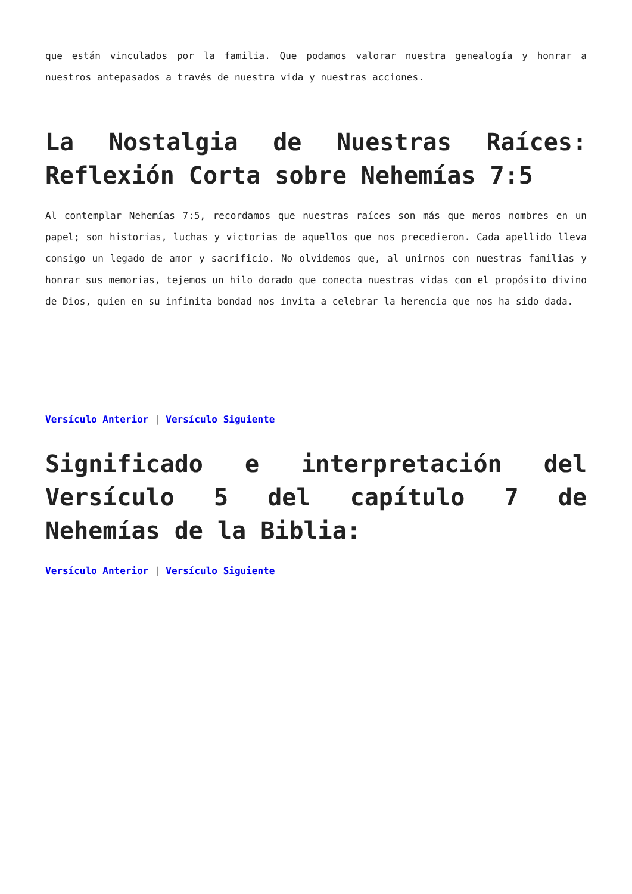que están vinculados por la familia. Que podamos valorar nuestra genealogía y honrar a nuestros antepasados a través de nuestra vida y nuestras acciones.
La Nostalgia de Nuestras Raíces: Reflexión Corta sobre Nehemías 7:5
Al contemplar Nehemías 7:5, recordamos que nuestras raíces son más que meros nombres en un papel; son historias, luchas y victorias de aquellos que nos precedieron. Cada apellido lleva consigo un legado de amor y sacrificio. No olvidemos que, al unirnos con nuestras familias y honrar sus memorias, tejemos un hilo dorado que conecta nuestras vidas con el propósito divino de Dios, quien en su infinita bondad nos invita a celebrar la herencia que nos ha sido dada.
Versículo Anterior | Versículo Siguiente
Significado e interpretación del Versículo 5 del capítulo 7 de Nehemías de la Biblia:
Versículo Anterior | Versículo Siguiente